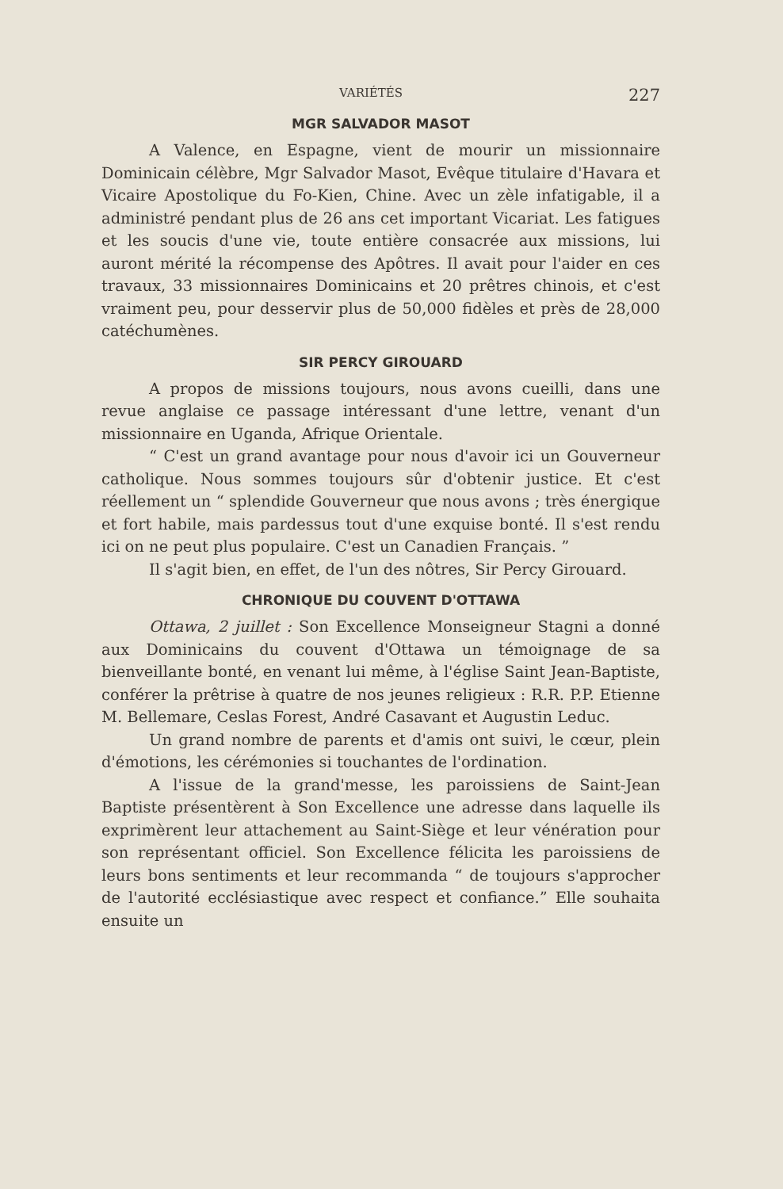VARIÉTÉS 227
MGR SALVADOR MASOT
A Valence, en Espagne, vient de mourir un missionnaire Dominicain célèbre, Mgr Salvador Masot, Evêque titulaire d'Havara et Vicaire Apostolique du Fo-Kien, Chine. Avec un zèle infatigable, il a administré pendant plus de 26 ans cet important Vicariat. Les fatigues et les soucis d'une vie, toute entière consacrée aux missions, lui auront mérité la récompense des Apôtres. Il avait pour l'aider en ces travaux, 33 missionnaires Dominicains et 20 prêtres chinois, et c'est vraiment peu, pour desservir plus de 50,000 fidèles et près de 28,000 catéchumènes.
SIR PERCY GIROUARD
A propos de missions toujours, nous avons cueilli, dans une revue anglaise ce passage intéressant d'une lettre, venant d'un missionnaire en Uganda, Afrique Orientale.
“ C'est un grand avantage pour nous d'avoir ici un Gouverneur catholique. Nous sommes toujours sûr d'obtenir justice. Et c'est réellement un “ splendide Gouverneur que nous avons ; très énergique et fort habile, mais pardessus tout d'une exquise bonté. Il s'est rendu ici on ne peut plus populaire. C'est un Canadien Français. ”
Il s'agit bien, en effet, de l'un des nôtres, Sir Percy Girouard.
CHRONIQUE DU COUVENT D'OTTAWA
Ottawa, 2 juillet : Son Excellence Monseigneur Stagni a donné aux Dominicains du couvent d'Ottawa un témoignage de sa bienveillante bonté, en venant lui même, à l'église Saint Jean-Baptiste, conférer la prêtrise à quatre de nos jeunes religieux : R.R. P.P. Etienne M. Bellemare, Ceslas Forest, André Casavant et Augustin Leduc.
Un grand nombre de parents et d'amis ont suivi, le cœur, plein d'émotions, les cérémonies si touchantes de l'ordination.
A l'issue de la grand'messe, les paroissiens de Saint-Jean Baptiste présentèrent à Son Excellence une adresse dans laquelle ils exprimèrent leur attachement au Saint-Siège et leur vénération pour son représentant officiel. Son Excellence félicita les paroissiens de leurs bons sentiments et leur recommanda “ de toujours s'approcher de l'autorité ecclésiastique avec respect et confiance.” Elle souhaita ensuite un